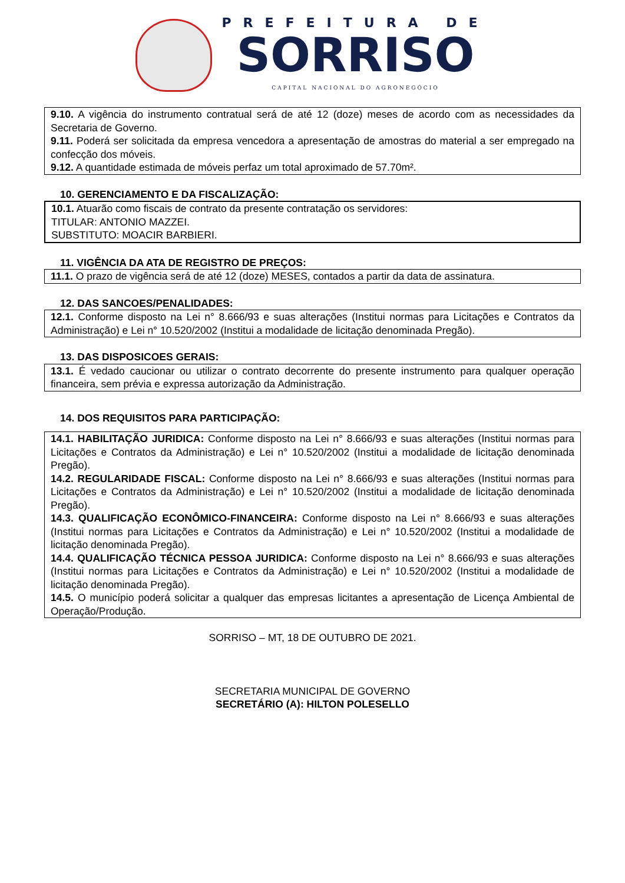PREFEITURA DE
SORRISO
CAPITAL NACIONAL DO AGRONEGÓCIO
9.10. A vigência do instrumento contratual será de até 12 (doze) meses de acordo com as necessidades da Secretaria de Governo.
9.11. Poderá ser solicitada da empresa vencedora a apresentação de amostras do material a ser empregado na confecção dos móveis.
9.12. A quantidade estimada de móveis perfaz um total aproximado de 57.70m².
10. GERENCIAMENTO E DA FISCALIZAÇÃO:
10.1. Atuarão como fiscais de contrato da presente contratação os servidores:
TITULAR: ANTONIO MAZZEI.
SUBSTITUTO: MOACIR BARBIERI.
11. VIGÊNCIA DA ATA DE REGISTRO DE PREÇOS:
11.1. O prazo de vigência será de até 12 (doze) MESES, contados a partir da data de assinatura.
12. DAS SANCOES/PENALIDADES:
12.1. Conforme disposto na Lei n° 8.666/93 e suas alterações (Institui normas para Licitações e Contratos da Administração) e Lei n° 10.520/2002 (Institui a modalidade de licitação denominada Pregão).
13. DAS DISPOSICOES GERAIS:
13.1. É vedado caucionar ou utilizar o contrato decorrente do presente instrumento para qualquer operação financeira, sem prévia e expressa autorização da Administração.
14. DOS REQUISITOS PARA PARTICIPAÇÃO:
14.1. HABILITAÇÃO JURIDICA: Conforme disposto na Lei n° 8.666/93 e suas alterações (Institui normas para Licitações e Contratos da Administração) e Lei n° 10.520/2002 (Institui a modalidade de licitação denominada Pregão).
14.2. REGULARIDADE FISCAL: Conforme disposto na Lei n° 8.666/93 e suas alterações (Institui normas para Licitações e Contratos da Administração) e Lei n° 10.520/2002 (Institui a modalidade de licitação denominada Pregão).
14.3. QUALIFICAÇÃO ECONÔMICO-FINANCEIRA: Conforme disposto na Lei n° 8.666/93 e suas alterações (Institui normas para Licitações e Contratos da Administração) e Lei n° 10.520/2002 (Institui a modalidade de licitação denominada Pregão).
14.4. QUALIFICAÇÃO TÉCNICA PESSOA JURIDICA: Conforme disposto na Lei n° 8.666/93 e suas alterações (Institui normas para Licitações e Contratos da Administração) e Lei n° 10.520/2002 (Institui a modalidade de licitação denominada Pregão).
14.5. O município poderá solicitar a qualquer das empresas licitantes a apresentação de Licença Ambiental de Operação/Produção.
SORRISO – MT, 18 DE OUTUBRO DE 2021.
SECRETARIA MUNICIPAL DE GOVERNO
SECRETÁRIO (A): HILTON POLESELLO